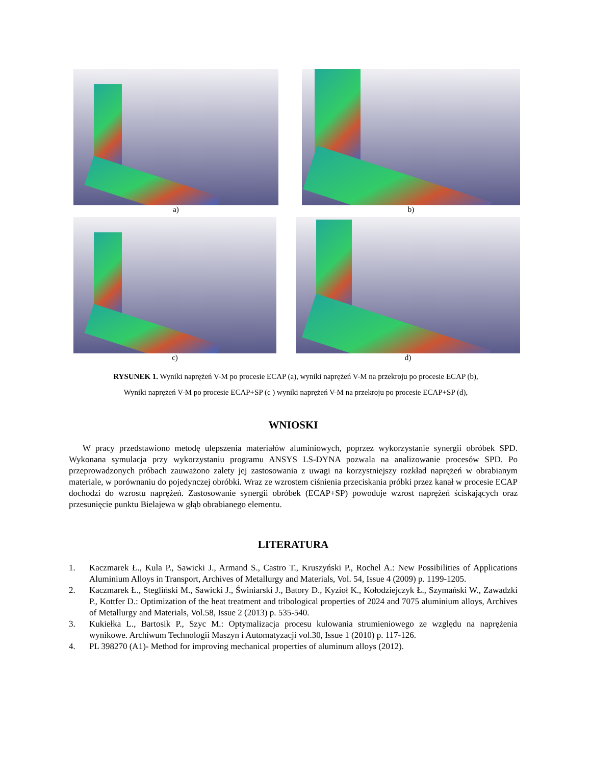a) b)
c) d)
RYSUNEK 1. Wyniki naprężeń V-M po procesie ECAP (a), wyniki naprężeń V-M na przekroju po procesie ECAP (b),
Wyniki naprężeń V-M po procesie ECAP+SP (c ) wyniki naprężeń V-M na przekroju po procesie ECAP+SP (d),
WNIOSKI
W pracy przedstawiono metodę ulepszenia materiałów aluminiowych, poprzez wykorzystanie synergii obróbek SPD. Wykonana symulacja przy wykorzystaniu programu ANSYS LS-DYNA pozwala na analizowanie procesów SPD. Po przeprowadzonych próbach zauważono zalety jej zastosowania z uwagi na korzystniejszy rozkład naprężeń w obrabianym materiale, w porównaniu do pojedynczej obróbki. Wraz ze wzrostem ciśnienia przeciskania próbki przez kanał w procesie ECAP dochodzi do wzrostu naprężeń. Zastosowanie synergii obróbek (ECAP+SP) powoduje wzrost naprężeń ściskających oraz przesunięcie punktu Bielajewa w głąb obrabianego elementu.
LITERATURA
1. Kaczmarek Ł., Kula P., Sawicki J., Armand S., Castro T., Kruszyński P., Rochel A.: New Possibilities of Applications Aluminium Alloys in Transport, Archives of Metallurgy and Materials, Vol. 54, Issue 4 (2009) p. 1199-1205.
2. Kaczmarek Ł., Stegliński M., Sawicki J., Świniarski J., Batory D., Kyzioł K., Kołodziejczyk Ł., Szymański W., Zawadzki P., Kottfer D.: Optimization of the heat treatment and tribological properties of 2024 and 7075 aluminium alloys, Archives of Metallurgy and Materials, Vol.58, Issue 2 (2013) p. 535-540.
3. Kukiełka L., Bartosik P., Szyc M.: Optymalizacja procesu kulowania strumieniowego ze względu na naprężenia wynikowe. Archiwum Technologii Maszyn i Automatyzacji vol.30, Issue 1 (2010) p. 117-126.
4. PL 398270 (A1)- Method for improving mechanical properties of aluminum alloys (2012).